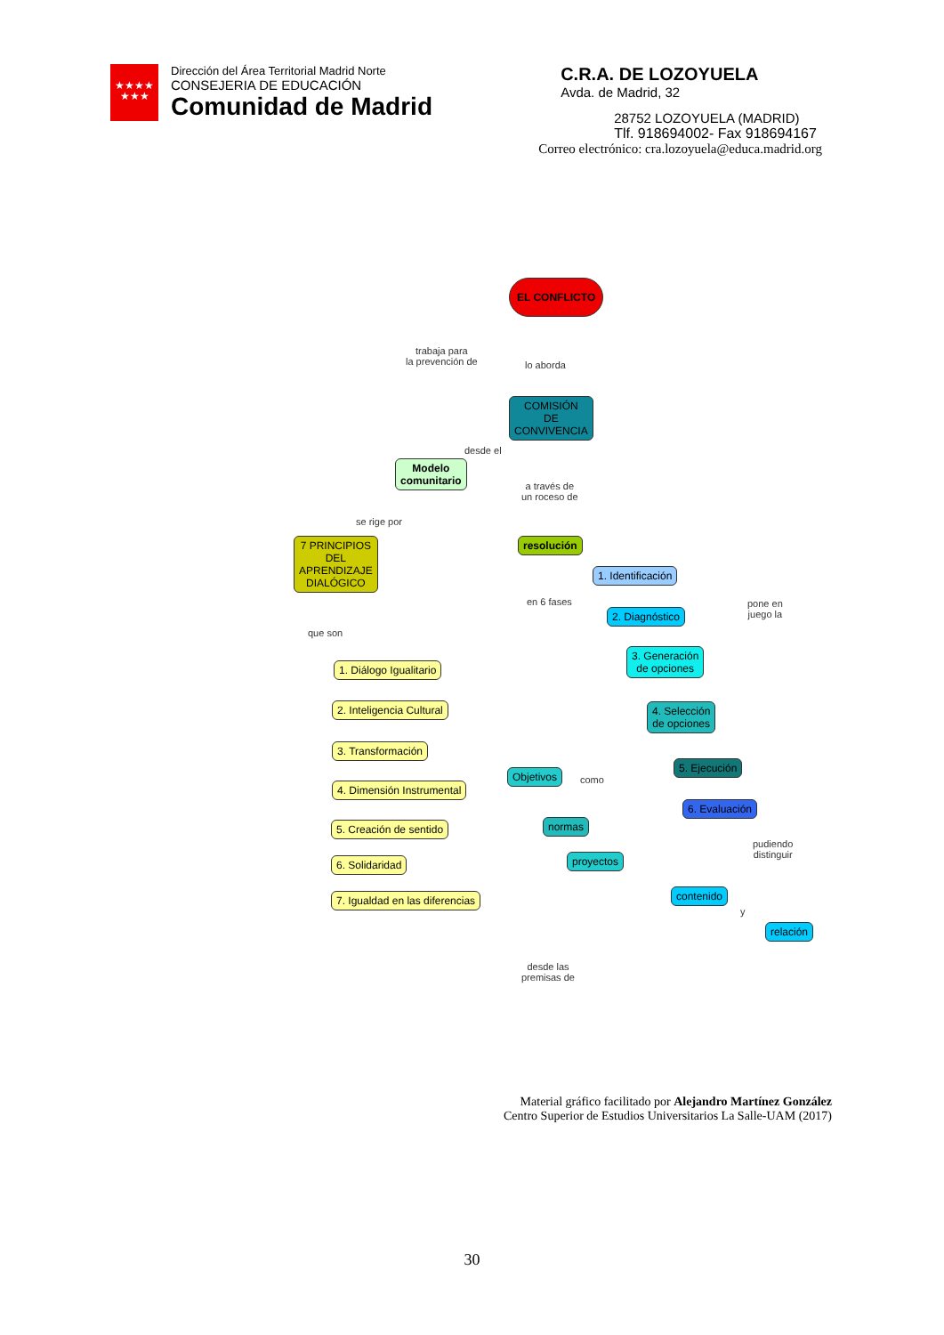★★★★
★★★
Dirección del Área Territorial Madrid Norte
CONSEJERIA DE EDUCACIÓN
Comunidad de Madrid
C.R.A. DE LOZOYUELA
Avda. de Madrid, 32
28752 LOZOYUELA (MADRID)
Tlf. 918694002- Fax 918694167
Correo electrónico: cra.lozoyuela@educa.madrid.org
EL CONFLICTO
trabaja para
la prevención de
lo aborda
COMISIÓN
DE
CONVIVENCIA
desde el
Modelo
comunitario
a través de
un roceso de
se rige por
7 PRINCIPIOS
DEL
APRENDIZAJE
DIALÓGICO
resolución
1. Identificación
en 6 fases
2. Diagnóstico
pone en
juego la
que son
3. Generación
de opciones
1. Diálogo Igualitario
2. Inteligencia Cultural
4. Selección
de opciones
3. Transformación
5. Ejecución
Objetivos
como
4. Dimensión Instrumental
6. Evaluación
normas
5. Creación de sentido
pudiendo
distinguir
proyectos
6. Solidaridad
contenido
7. Igualdad en las diferencias
y
relación
desde las
premisas de
Material gráfico facilitado por Alejandro Martínez González
Centro Superior de Estudios Universitarios La Salle-UAM (2017)
30